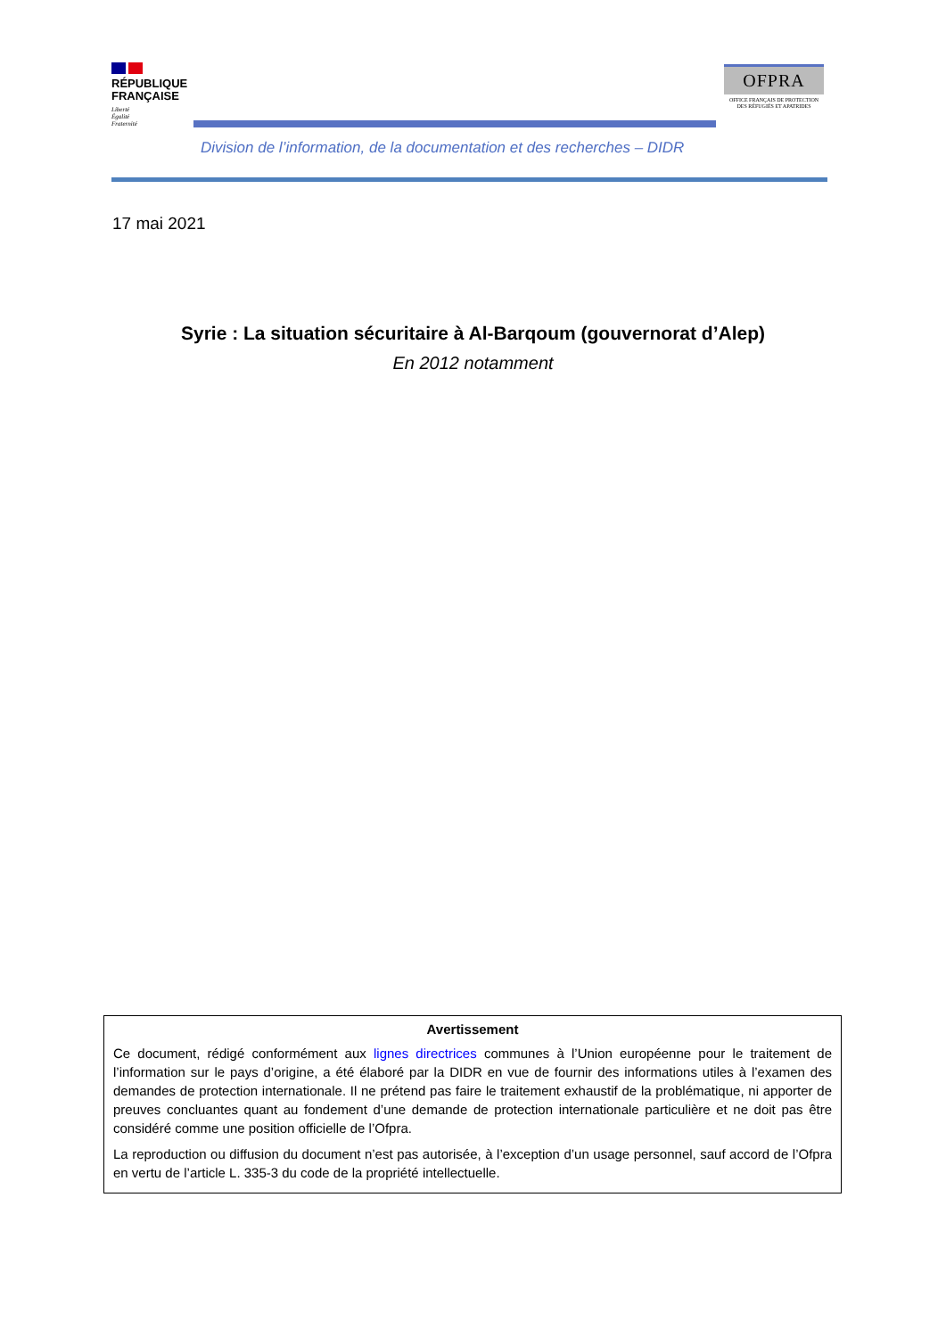RÉPUBLIQUE
FRANÇAISE
Liberté
Égalité
Fraternité
OFPRA
OFFICE FRANÇAIS DE PROTECTION
DES RÉFUGIÉS ET APATRIDES
Division de l’information, de la documentation et des recherches – DIDR
17 mai 2021
Syrie : La situation sécuritaire à Al-Barqoum (gouvernorat d’Alep)
En 2012 notamment
Avertissement
Ce document, rédigé conformément aux lignes directrices communes à l’Union européenne pour le traitement de l’information sur le pays d’origine, a été élaboré par la DIDR en vue de fournir des informations utiles à l’examen des demandes de protection internationale. Il ne prétend pas faire le traitement exhaustif de la problématique, ni apporter de preuves concluantes quant au fondement d’une demande de protection internationale particulière et ne doit pas être considéré comme une position officielle de l’Ofpra.
La reproduction ou diffusion du document n’est pas autorisée, à l’exception d’un usage personnel, sauf accord de l’Ofpra en vertu de l’article L. 335-3 du code de la propriété intellectuelle.